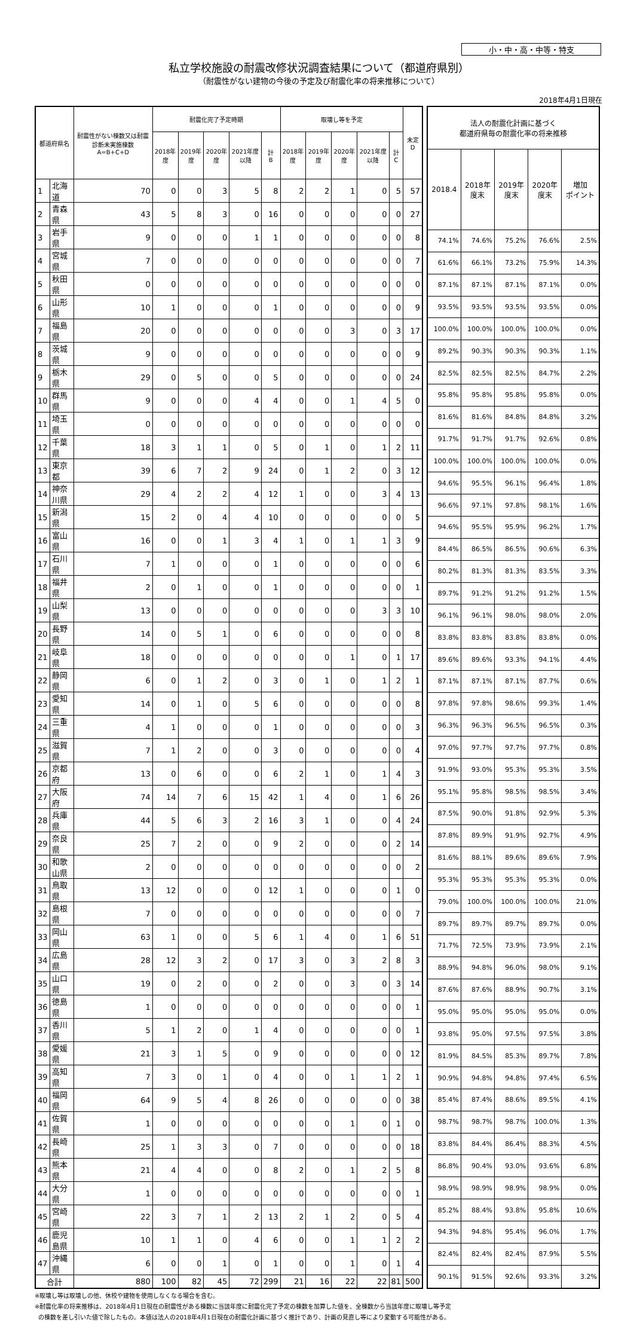小・中・高・中等・特支
私立学校施設の耐震改修状況調査結果について（都道府県別）
（耐震性がない建物の今後の予定及び耐震化率の将来推移について）
2018年4月1日現在
| 都道府県名 | | 耐震性がない棟数又は耐震診断未実施棟数 A=B+C+D | 耐震化完了予定時期 | | | | | 取壊し等を予定 | | | | | 未定 D |
| --- | --- | --- | --- | --- | --- | --- | --- | --- | --- | --- | --- | --- | --- |
| | | | 2018年度 | 2019年度 | 2020年度 | 2021年度以降 | 計 B | 2018年度 | 2019年度 | 2020年度 | 2021年度以降 | 計 C | |
| 1 | 北海道 | 70 | 0 | 0 | 3 | 5 | 8 | 2 | 2 | 1 | 0 | 5 | 57 |
| 2 | 青森県 | 43 | 5 | 8 | 3 | 0 | 16 | 0 | 0 | 0 | 0 | 0 | 27 |
| 3 | 岩手県 | 9 | 0 | 0 | 0 | 1 | 1 | 0 | 0 | 0 | 0 | 0 | 8 |
| 4 | 宮城県 | 7 | 0 | 0 | 0 | 0 | 0 | 0 | 0 | 0 | 0 | 0 | 7 |
| 5 | 秋田県 | 0 | 0 | 0 | 0 | 0 | 0 | 0 | 0 | 0 | 0 | 0 | 0 |
| 6 | 山形県 | 10 | 1 | 0 | 0 | 0 | 1 | 0 | 0 | 0 | 0 | 0 | 9 |
| 7 | 福島県 | 20 | 0 | 0 | 0 | 0 | 0 | 0 | 0 | 3 | 0 | 3 | 17 |
| 8 | 茨城県 | 9 | 0 | 0 | 0 | 0 | 0 | 0 | 0 | 0 | 0 | 0 | 9 |
| 9 | 栃木県 | 29 | 0 | 5 | 0 | 0 | 5 | 0 | 0 | 0 | 0 | 0 | 24 |
| 10 | 群馬県 | 9 | 0 | 0 | 0 | 4 | 4 | 0 | 0 | 1 | 4 | 5 | 0 |
| 11 | 埼玉県 | 0 | 0 | 0 | 0 | 0 | 0 | 0 | 0 | 0 | 0 | 0 | 0 |
| 12 | 千葉県 | 18 | 3 | 1 | 1 | 0 | 5 | 0 | 1 | 0 | 1 | 2 | 11 |
| 13 | 東京都 | 39 | 6 | 7 | 2 | 9 | 24 | 0 | 1 | 2 | 0 | 3 | 12 |
| 14 | 神奈川県 | 29 | 4 | 2 | 2 | 4 | 12 | 1 | 0 | 0 | 3 | 4 | 13 |
| 15 | 新潟県 | 15 | 2 | 0 | 4 | 4 | 10 | 0 | 0 | 0 | 0 | 0 | 5 |
| 16 | 富山県 | 16 | 0 | 0 | 1 | 3 | 4 | 1 | 0 | 1 | 1 | 3 | 9 |
| 17 | 石川県 | 7 | 1 | 0 | 0 | 0 | 1 | 0 | 0 | 0 | 0 | 0 | 6 |
| 18 | 福井県 | 2 | 0 | 1 | 0 | 0 | 1 | 0 | 0 | 0 | 0 | 0 | 1 |
| 19 | 山梨県 | 13 | 0 | 0 | 0 | 0 | 0 | 0 | 0 | 0 | 3 | 3 | 10 |
| 20 | 長野県 | 14 | 0 | 5 | 1 | 0 | 6 | 0 | 0 | 0 | 0 | 0 | 8 |
| 21 | 岐阜県 | 18 | 0 | 0 | 0 | 0 | 0 | 0 | 0 | 1 | 0 | 1 | 17 |
| 22 | 静岡県 | 6 | 0 | 1 | 2 | 0 | 3 | 0 | 1 | 0 | 1 | 2 | 1 |
| 23 | 愛知県 | 14 | 0 | 1 | 0 | 5 | 6 | 0 | 0 | 0 | 0 | 0 | 8 |
| 24 | 三重県 | 4 | 1 | 0 | 0 | 0 | 1 | 0 | 0 | 0 | 0 | 0 | 3 |
| 25 | 滋賀県 | 7 | 1 | 2 | 0 | 0 | 3 | 0 | 0 | 0 | 0 | 0 | 4 |
| 26 | 京都府 | 13 | 0 | 6 | 0 | 0 | 6 | 2 | 1 | 0 | 1 | 4 | 3 |
| 27 | 大阪府 | 74 | 14 | 7 | 6 | 15 | 42 | 1 | 4 | 0 | 1 | 6 | 26 |
| 28 | 兵庫県 | 44 | 5 | 6 | 3 | 2 | 16 | 3 | 1 | 0 | 0 | 4 | 24 |
| 29 | 奈良県 | 25 | 7 | 2 | 0 | 0 | 9 | 2 | 0 | 0 | 0 | 2 | 14 |
| 30 | 和歌山県 | 2 | 0 | 0 | 0 | 0 | 0 | 0 | 0 | 0 | 0 | 0 | 2 |
| 31 | 鳥取県 | 13 | 12 | 0 | 0 | 0 | 12 | 1 | 0 | 0 | 0 | 1 | 0 |
| 32 | 島根県 | 7 | 0 | 0 | 0 | 0 | 0 | 0 | 0 | 0 | 0 | 0 | 7 |
| 33 | 岡山県 | 63 | 1 | 0 | 0 | 5 | 6 | 1 | 4 | 0 | 1 | 6 | 51 |
| 34 | 広島県 | 28 | 12 | 3 | 2 | 0 | 17 | 3 | 0 | 3 | 2 | 8 | 3 |
| 35 | 山口県 | 19 | 0 | 2 | 0 | 0 | 2 | 0 | 0 | 3 | 0 | 3 | 14 |
| 36 | 徳島県 | 1 | 0 | 0 | 0 | 0 | 0 | 0 | 0 | 0 | 0 | 0 | 1 |
| 37 | 香川県 | 5 | 1 | 2 | 0 | 1 | 4 | 0 | 0 | 0 | 0 | 0 | 1 |
| 38 | 愛媛県 | 21 | 3 | 1 | 5 | 0 | 9 | 0 | 0 | 0 | 0 | 0 | 12 |
| 39 | 高知県 | 7 | 3 | 0 | 1 | 0 | 4 | 0 | 0 | 1 | 1 | 2 | 1 |
| 40 | 福岡県 | 64 | 9 | 5 | 4 | 8 | 26 | 0 | 0 | 0 | 0 | 0 | 38 |
| 41 | 佐賀県 | 1 | 0 | 0 | 0 | 0 | 0 | 0 | 0 | 1 | 0 | 1 | 0 |
| 42 | 長崎県 | 25 | 1 | 3 | 3 | 0 | 7 | 0 | 0 | 0 | 0 | 0 | 18 |
| 43 | 熊本県 | 21 | 4 | 4 | 0 | 0 | 8 | 2 | 0 | 1 | 2 | 5 | 8 |
| 44 | 大分県 | 1 | 0 | 0 | 0 | 0 | 0 | 0 | 0 | 0 | 0 | 0 | 1 |
| 45 | 宮崎県 | 22 | 3 | 7 | 1 | 2 | 13 | 2 | 1 | 2 | 0 | 5 | 4 |
| 46 | 鹿児島県 | 10 | 1 | 1 | 0 | 4 | 6 | 0 | 0 | 1 | 1 | 2 | 2 |
| 47 | 沖縄県 | 6 | 0 | 0 | 1 | 0 | 1 | 0 | 0 | 1 | 0 | 1 | 4 |
| 合計 | | 880 | 100 | 82 | 45 | 72 | 299 | 21 | 16 | 22 | 22 | 81 | 500 |
| 法人の耐震化計画に基づく 都道府県毎の耐震化率の将来推移 | | | | |
| --- | --- | --- | --- | --- |
| 2018.4 | 2018年 度末 | 2019年 度末 | 2020年 度末 | 増加 ポイント |
| 74.1% | 74.6% | 75.2% | 76.6% | 2.5% |
| 61.6% | 66.1% | 73.2% | 75.9% | 14.3% |
| 87.1% | 87.1% | 87.1% | 87.1% | 0.0% |
| 93.5% | 93.5% | 93.5% | 93.5% | 0.0% |
| 100.0% | 100.0% | 100.0% | 100.0% | 0.0% |
| 89.2% | 90.3% | 90.3% | 90.3% | 1.1% |
| 82.5% | 82.5% | 82.5% | 84.7% | 2.2% |
| 95.8% | 95.8% | 95.8% | 95.8% | 0.0% |
| 81.6% | 81.6% | 84.8% | 84.8% | 3.2% |
| 91.7% | 91.7% | 91.7% | 92.6% | 0.8% |
| 100.0% | 100.0% | 100.0% | 100.0% | 0.0% |
| 94.6% | 95.5% | 96.1% | 96.4% | 1.8% |
| 96.6% | 97.1% | 97.8% | 98.1% | 1.6% |
| 94.6% | 95.5% | 95.9% | 96.2% | 1.7% |
| 84.4% | 86.5% | 86.5% | 90.6% | 6.3% |
| 80.2% | 81.3% | 81.3% | 83.5% | 3.3% |
| 89.7% | 91.2% | 91.2% | 91.2% | 1.5% |
| 96.1% | 96.1% | 98.0% | 98.0% | 2.0% |
| 83.8% | 83.8% | 83.8% | 83.8% | 0.0% |
| 89.6% | 89.6% | 93.3% | 94.1% | 4.4% |
| 87.1% | 87.1% | 87.1% | 87.7% | 0.6% |
| 97.8% | 97.8% | 98.6% | 99.3% | 1.4% |
| 96.3% | 96.3% | 96.5% | 96.5% | 0.3% |
| 97.0% | 97.7% | 97.7% | 97.7% | 0.8% |
| 91.9% | 93.0% | 95.3% | 95.3% | 3.5% |
| 95.1% | 95.8% | 98.5% | 98.5% | 3.4% |
| 87.5% | 90.0% | 91.8% | 92.9% | 5.3% |
| 87.8% | 89.9% | 91.9% | 92.7% | 4.9% |
| 81.6% | 88.1% | 89.6% | 89.6% | 7.9% |
| 95.3% | 95.3% | 95.3% | 95.3% | 0.0% |
| 79.0% | 100.0% | 100.0% | 100.0% | 21.0% |
| 89.7% | 89.7% | 89.7% | 89.7% | 0.0% |
| 71.7% | 72.5% | 73.9% | 73.9% | 2.1% |
| 88.9% | 94.8% | 96.0% | 98.0% | 9.1% |
| 87.6% | 87.6% | 88.9% | 90.7% | 3.1% |
| 95.0% | 95.0% | 95.0% | 95.0% | 0.0% |
| 93.8% | 95.0% | 97.5% | 97.5% | 3.8% |
| 81.9% | 84.5% | 85.3% | 89.7% | 7.8% |
| 90.9% | 94.8% | 94.8% | 97.4% | 6.5% |
| 85.4% | 87.4% | 88.6% | 89.5% | 4.1% |
| 98.7% | 98.7% | 98.7% | 100.0% | 1.3% |
| 83.8% | 84.4% | 86.4% | 88.3% | 4.5% |
| 86.8% | 90.4% | 93.0% | 93.6% | 6.8% |
| 98.9% | 98.9% | 98.9% | 98.9% | 0.0% |
| 85.2% | 88.4% | 93.8% | 95.8% | 10.6% |
| 94.3% | 94.8% | 95.4% | 96.0% | 1.7% |
| 82.4% | 82.4% | 82.4% | 87.9% | 5.5% |
| 90.1% | 91.5% | 92.6% | 93.3% | 3.2% |
※取壊し等は取壊しの他、休校や建物を使用しなくなる場合を含む。
※耐震化率の将来推移は、2018年4月1日現在の耐震性がある棟数に当該年度に耐震化完了予定の棟数を加算した値を、全棟数から当該年度に取壊し等予定
の棟数を差し引いた値で除したもの。本値は法人の2018年4月1日現在の耐震化計画に基づく推計であり、計画の見直し等により変動する可能性がある。